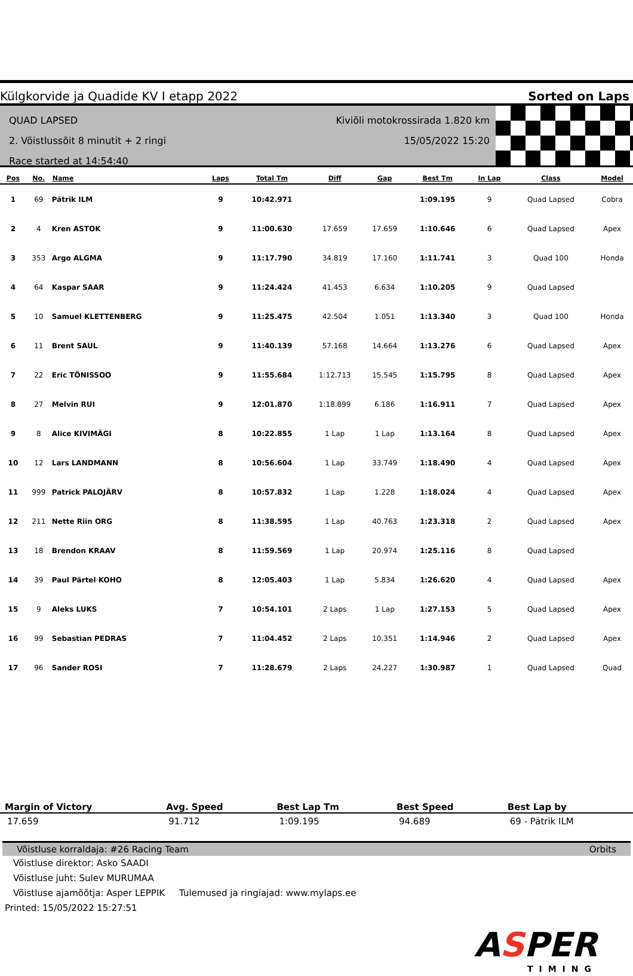Külgkorvide ja Quadide KV I etapp 2022 Sorted on Laps
QUAD LAPSED
2. Võistlussõit 8 minutit + 2 ringi
Race started at 14:54:40
Kiviõli motokrossirada 1.820 km
15/05/2022 15:20
| Pos | No. | Name | Laps | Total Tm | Diff | Gap | Best Tm | In Lap | Class | Model |
| --- | --- | --- | --- | --- | --- | --- | --- | --- | --- | --- |
| 1 | 69 | Pätrik ILM | 9 | 10:42.971 | | | 1:09.195 | 9 | Quad Lapsed | Cobra |
| 2 | 4 | Kren ASTOK | 9 | 11:00.630 | 17.659 | 17.659 | 1:10.646 | 6 | Quad Lapsed | Apex |
| 3 | 353 | Argo ALGMA | 9 | 11:17.790 | 34.819 | 17.160 | 1:11.741 | 3 | Quad 100 | Honda |
| 4 | 64 | Kaspar SAAR | 9 | 11:24.424 | 41.453 | 6.634 | 1:10.205 | 9 | Quad Lapsed | |
| 5 | 10 | Samuel KLETTENBERG | 9 | 11:25.475 | 42.504 | 1.051 | 1:13.340 | 3 | Quad 100 | Honda |
| 6 | 11 | Brent SAUL | 9 | 11:40.139 | 57.168 | 14.664 | 1:13.276 | 6 | Quad Lapsed | Apex |
| 7 | 22 | Eric TÕNISSOO | 9 | 11:55.684 | 1:12.713 | 15.545 | 1:15.795 | 8 | Quad Lapsed | Apex |
| 8 | 27 | Melvin RUI | 9 | 12:01.870 | 1:18.899 | 6.186 | 1:16.911 | 7 | Quad Lapsed | Apex |
| 9 | 8 | Alice KIVIMÄGI | 8 | 10:22.855 | 1 Lap | 1 Lap | 1:13.164 | 8 | Quad Lapsed | Apex |
| 10 | 12 | Lars LANDMANN | 8 | 10:56.604 | 1 Lap | 33.749 | 1:18.490 | 4 | Quad Lapsed | Apex |
| 11 | 999 | Patrick PALOJÄRV | 8 | 10:57.832 | 1 Lap | 1.228 | 1:18.024 | 4 | Quad Lapsed | Apex |
| 12 | 211 | Nette Riin ORG | 8 | 11:38.595 | 1 Lap | 40.763 | 1:23.318 | 2 | Quad Lapsed | Apex |
| 13 | 18 | Brendon KRAAV | 8 | 11:59.569 | 1 Lap | 20.974 | 1:25.116 | 8 | Quad Lapsed | |
| 14 | 39 | Paul Pärtel KOHO | 8 | 12:05.403 | 1 Lap | 5.834 | 1:26.620 | 4 | Quad Lapsed | Apex |
| 15 | 9 | Aleks LUKS | 7 | 10:54.101 | 2 Laps | 1 Lap | 1:27.153 | 5 | Quad Lapsed | Apex |
| 16 | 99 | Sebastian PEDRAS | 7 | 11:04.452 | 2 Laps | 10.351 | 1:14.946 | 2 | Quad Lapsed | Apex |
| 17 | 96 | Sander ROSI | 7 | 11:28.679 | 2 Laps | 24.227 | 1:30.987 | 1 | Quad Lapsed | Quad |
| Margin of Victory | Avg. Speed | Best Lap Tm | Best Speed | Best Lap by |
| --- | --- | --- | --- | --- |
| 17.659 | 91.712 | 1:09.195 | 94.689 | 69 - Pätrik ILM |
Võistluse korraldaja: #26 Racing Team Orbits
Võistluse direktor: Asko SAADI
Võistluse juht: Sulev MURUMAA
Võistluse ajamõõtja: Asper LEPPIK Tulemused ja ringiajad: www.mylaps.ee
Printed: 15/05/2022 15:27:51
ASPER
TIMING